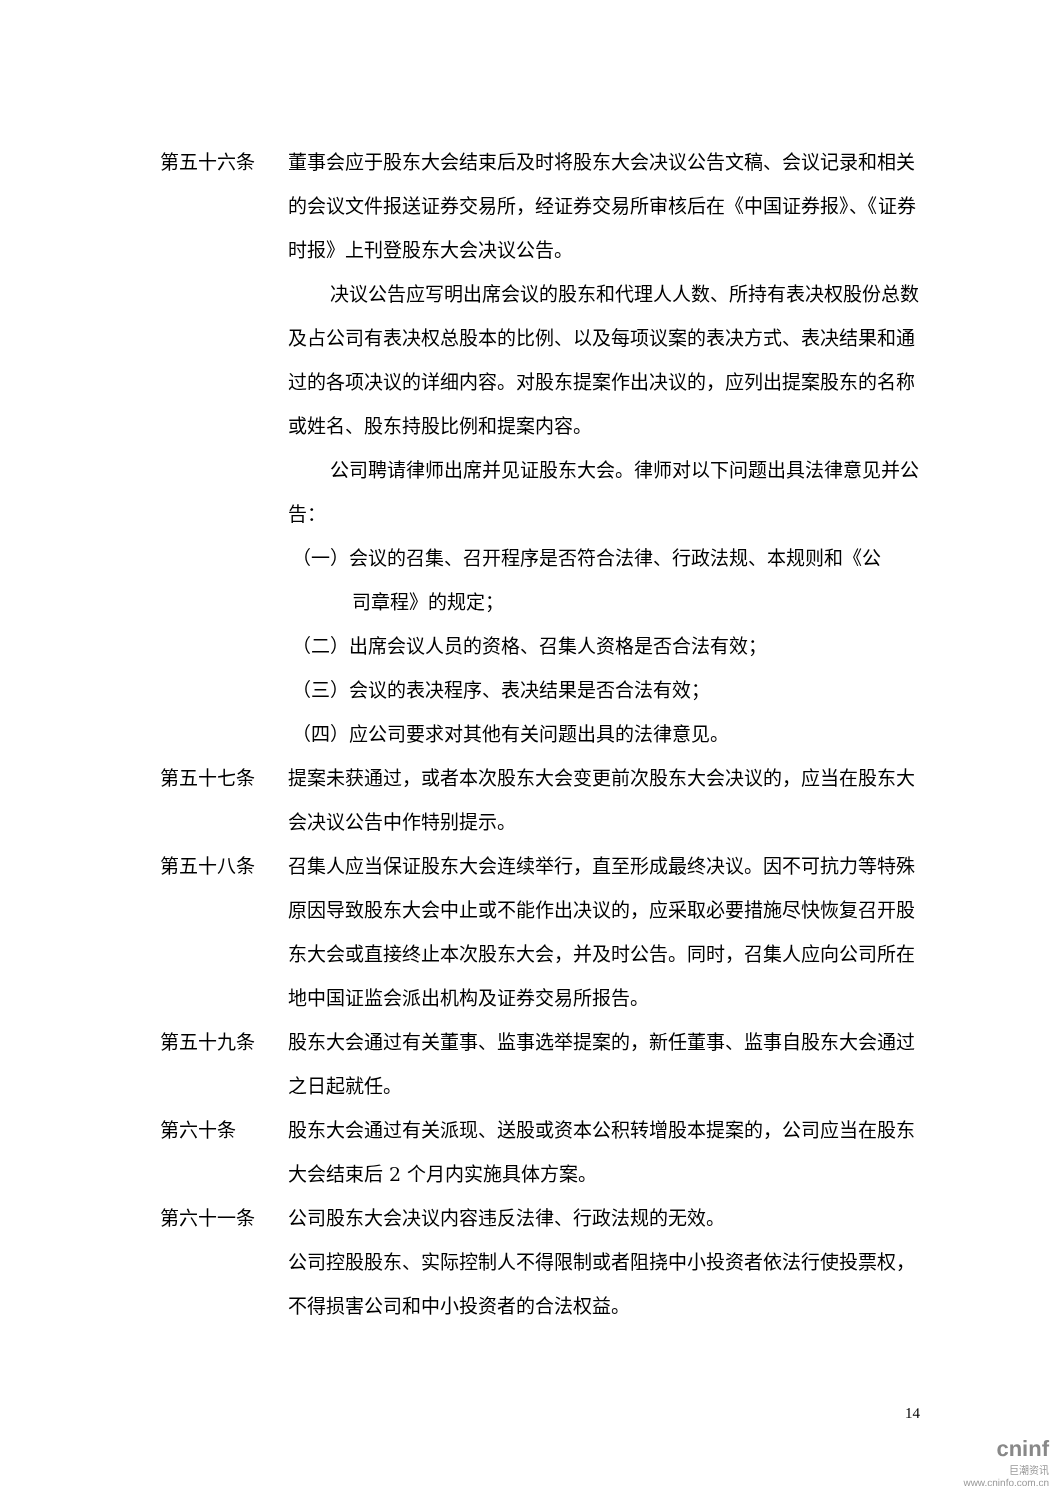第五十六条
董事会应于股东大会结束后及时将股东大会决议公告文稿、会议记录和相关的会议文件报送证券交易所，经证券交易所审核后在《中国证券报》、《证券时报》上刊登股东大会决议公告。
决议公告应写明出席会议的股东和代理人人数、所持有表决权股份总数及占公司有表决权总股本的比例、以及每项议案的表决方式、表决结果和通过的各项决议的详细内容。对股东提案作出决议的，应列出提案股东的名称或姓名、股东持股比例和提案内容。
公司聘请律师出席并见证股东大会。律师对以下问题出具法律意见并公告：
（一）会议的召集、召开程序是否符合法律、行政法规、本规则和《公
司章程》的规定；
（二）出席会议人员的资格、召集人资格是否合法有效；
（三）会议的表决程序、表决结果是否合法有效；
（四）应公司要求对其他有关问题出具的法律意见。
第五十七条
提案未获通过，或者本次股东大会变更前次股东大会决议的，应当在股东大会决议公告中作特别提示。
第五十八条
召集人应当保证股东大会连续举行，直至形成最终决议。因不可抗力等特殊原因导致股东大会中止或不能作出决议的，应采取必要措施尽快恢复召开股东大会或直接终止本次股东大会，并及时公告。同时，召集人应向公司所在地中国证监会派出机构及证券交易所报告。
第五十九条
股东大会通过有关董事、监事选举提案的，新任董事、监事自股东大会通过之日起就任。
第六十条
股东大会通过有关派现、送股或资本公积转增股本提案的，公司应当在股东大会结束后 2 个月内实施具体方案。
第六十一条
公司股东大会决议内容违反法律、行政法规的无效。
公司控股股东、实际控制人不得限制或者阻挠中小投资者依法行使投票权，不得损害公司和中小投资者的合法权益。
14
cninf
巨潮资讯
www.cninfo.com.cn